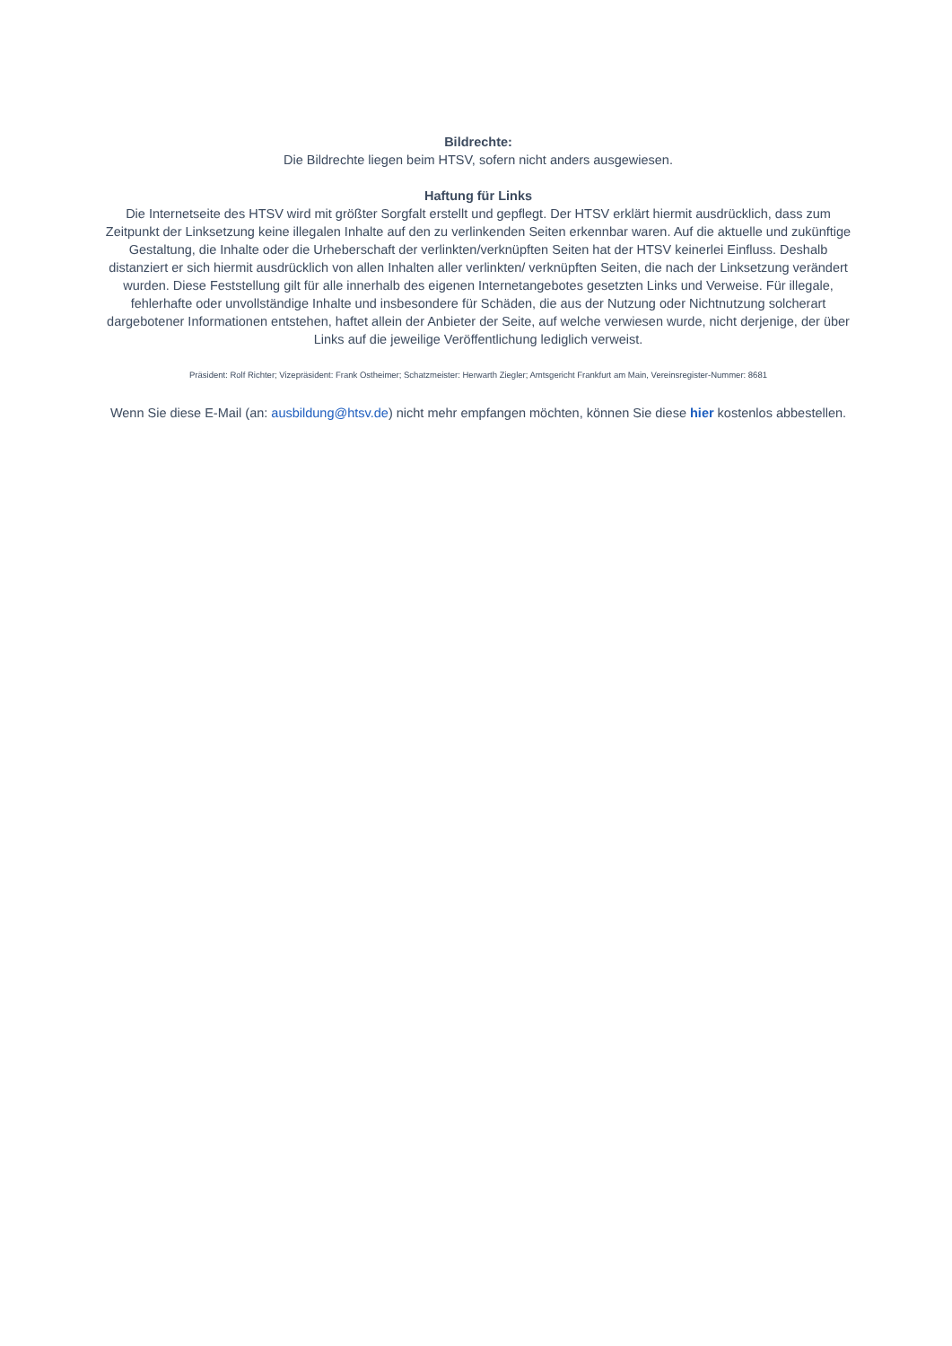Bildrechte:
Die Bildrechte liegen beim HTSV, sofern nicht anders ausgewiesen.
Haftung für Links
Die Internetseite des HTSV wird mit größter Sorgfalt erstellt und gepflegt. Der HTSV erklärt hiermit ausdrücklich, dass zum Zeitpunkt der Linksetzung keine illegalen Inhalte auf den zu verlinkenden Seiten erkennbar waren. Auf die aktuelle und zukünftige Gestaltung, die Inhalte oder die Urheberschaft der verlinkten/verknüpften Seiten hat der HTSV keinerlei Einfluss. Deshalb distanziert er sich hiermit ausdrücklich von allen Inhalten aller verlinkten/ verknüpften Seiten, die nach der Linksetzung verändert wurden. Diese Feststellung gilt für alle innerhalb des eigenen Internetangebotes gesetzten Links und Verweise. Für illegale, fehlerhafte oder unvollständige Inhalte und insbesondere für Schäden, die aus der Nutzung oder Nichtnutzung solcherart dargebotener Informationen entstehen, haftet allein der Anbieter der Seite, auf welche verwiesen wurde, nicht derjenige, der über Links auf die jeweilige Veröffentlichung lediglich verweist.
Präsident: Rolf Richter; Vizepräsident: Frank Ostheimer; Schatzmeister: Herwarth Ziegler; Amtsgericht Frankfurt am Main, Vereinsregister-Nummer: 8681
Wenn Sie diese E-Mail (an: ausbildung@htsv.de) nicht mehr empfangen möchten, können Sie diese hier kostenlos abbestellen.